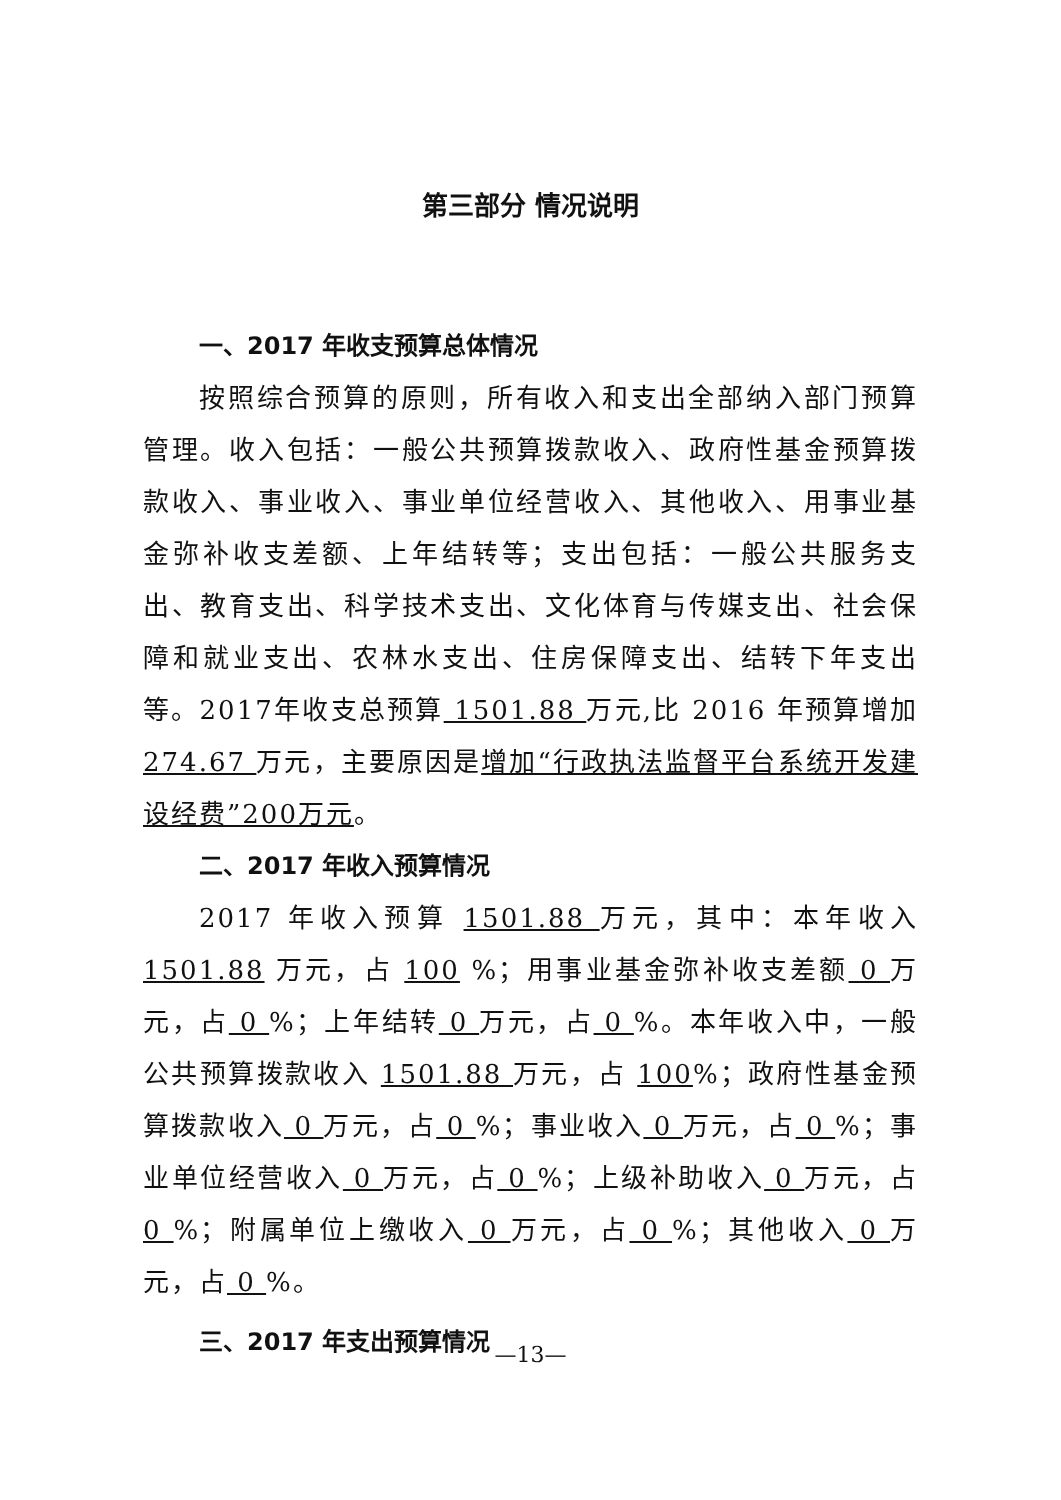第三部分 情况说明
一、2017 年收支预算总体情况
按照综合预算的原则，所有收入和支出全部纳入部门预算管理。收入包括：一般公共预算拨款收入、政府性基金预算拨款收入、事业收入、事业单位经营收入、其他收入、用事业基金弥补收支差额、上年结转等；支出包括：一般公共服务支出、教育支出、科学技术支出、文化体育与传媒支出、社会保障和就业支出、农林水支出、住房保障支出、结转下年支出等。2017年收支总预算 1501.88 万元,比 2016 年预算增加 274.67 万元，主要原因是增加“行政执法监督平台系统开发建设经费”200万元。
二、2017 年收入预算情况
2017 年收入预算 1501.88 万元，其中：本年收入 1501.88 万元，占 100 %；用事业基金弥补收支差额 0 万元，占 0 %；上年结转 0 万元，占 0 %。本年收入中，一般公共预算拨款收入 1501.88 万元，占 100%；政府性基金预算拨款收入 0 万元，占 0 %；事业收入 0 万元，占 0 %；事业单位经营收入 0 万元，占 0 %；上级补助收入 0 万元，占 0 %；附属单位上缴收入 0 万元，占 0 %；其他收入 0 万元，占 0 %。
三、2017 年支出预算情况
—13—